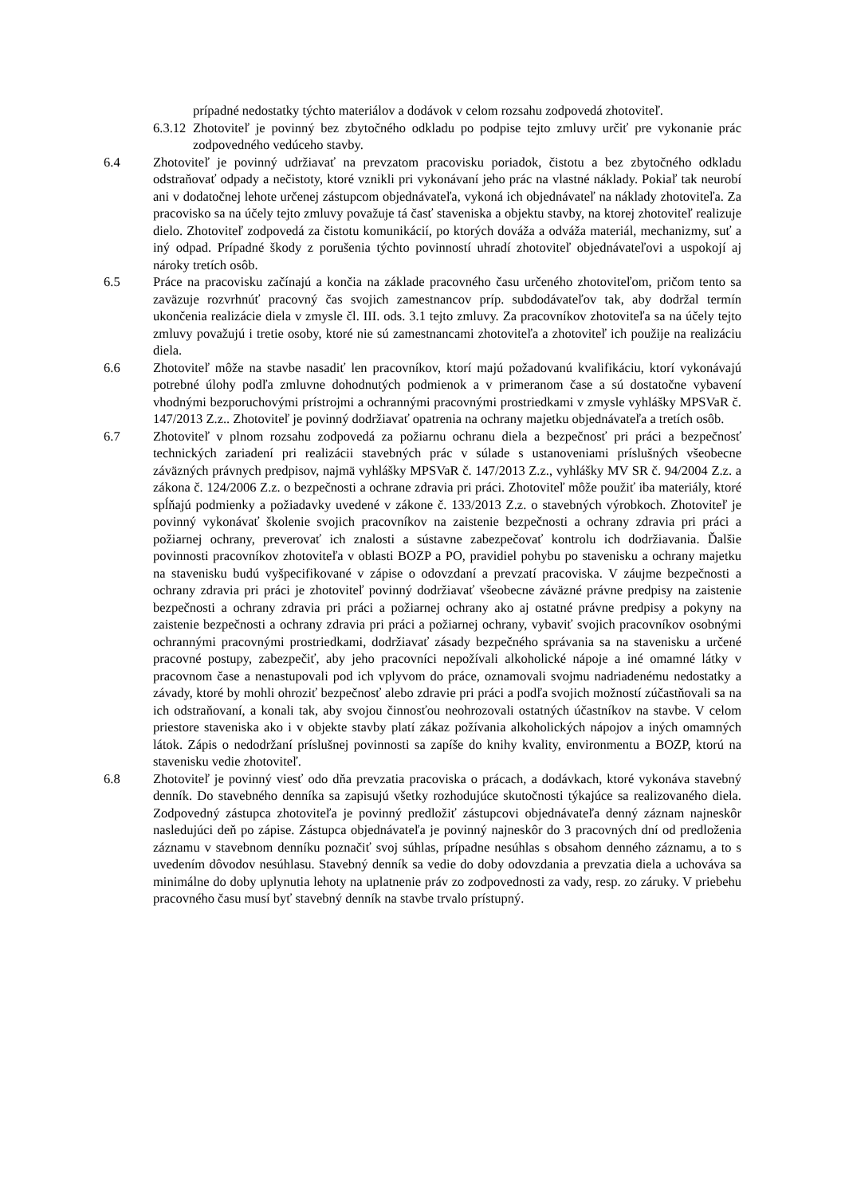prípadné nedostatky týchto materiálov a dodávok v celom rozsahu zodpovedá zhotoviteľ.
6.3.12
Zhotoviteľ je povinný bez zbytočného odkladu po podpise tejto zmluvy určiť pre vykonanie prác zodpovedného vedúceho stavby.
6.4 Zhotoviteľ je povinný udržiavať na prevzatom pracovisku poriadok, čistotu a bez zbytočného odkladu odstraňovať odpady a nečistoty, ktoré vznikli pri vykonávaní jeho prác na vlastné náklady. Pokiaľ tak neurobí ani v dodatočnej lehote určenej zástupcom objednávateľa, vykoná ich objednávateľ na náklady zhotoviteľa. Za pracovisko sa na účely tejto zmluvy považuje tá časť staveniska a objektu stavby, na ktorej zhotoviteľ realizuje dielo. Zhotoviteľ zodpovedá za čistotu komunikácií, po ktorých dováža a odváža materiál, mechanizmy, suť a iný odpad. Prípadné škody z porušenia týchto povinností uhradí zhotoviteľ objednávateľovi a uspokojí aj nároky tretích osôb.
6.5 Práce na pracovisku začínajú a končia na základe pracovného času určeného zhotoviteľom, pričom tento sa zaväzuje rozvrhnúť pracovný čas svojich zamestnancov príp. subdodávateľov tak, aby dodržal termín ukončenia realizácie diela v zmysle čl. III. ods. 3.1 tejto zmluvy. Za pracovníkov zhotoviteľa sa na účely tejto zmluvy považujú i tretie osoby, ktoré nie sú zamestnancami zhotoviteľa a zhotoviteľ ich použije na realizáciu diela.
6.6 Zhotoviteľ môže na stavbe nasadiť len pracovníkov, ktorí majú požadovanú kvalifikáciu, ktorí vykonávajú potrebné úlohy podľa zmluvne dohodnutých podmienok a v primeranom čase a sú dostatočne vybavení vhodnými bezporuchovými prístrojmi a ochrannými pracovnými prostriedkami v zmysle vyhlášky MPSVaR č. 147/2013 Z.z.. Zhotoviteľ je povinný dodržiavať opatrenia na ochrany majetku objednávateľa a tretích osôb.
6.7 Zhotoviteľ v plnom rozsahu zodpovedá za požiarnu ochranu diela a bezpečnosť pri práci a bezpečnosť technických zariadení pri realizácii stavebných prác v súlade s ustanoveniami príslušných všeobecne záväzných právnych predpisov, najmä vyhlášky MPSVaR č. 147/2013 Z.z., vyhlášky MV SR č. 94/2004 Z.z. a zákona č. 124/2006 Z.z. o bezpečnosti a ochrane zdravia pri práci. Zhotoviteľ môže použiť iba materiály, ktoré spĺňajú podmienky a požiadavky uvedené v zákone č. 133/2013 Z.z. o stavebných výrobkoch. Zhotoviteľ je povinný vykonávať školenie svojich pracovníkov na zaistenie bezpečnosti a ochrany zdravia pri práci a požiarnej ochrany, preverovať ich znalosti a sústavne zabezpečovať kontrolu ich dodržiavania. Ďalšie povinnosti pracovníkov zhotoviteľa v oblasti BOZP a PO, pravidiel pohybu po stavenisku a ochrany majetku na stavenisku budú vyšpecifikované v zápise o odovzdaní a prevzatí pracoviska. V záujme bezpečnosti a ochrany zdravia pri práci je zhotoviteľ povinný dodržiavať všeobecne záväzné právne predpisy na zaistenie bezpečnosti a ochrany zdravia pri práci a požiarnej ochrany ako aj ostatné právne predpisy a pokyny na zaistenie bezpečnosti a ochrany zdravia pri práci a požiarnej ochrany, vybaviť svojich pracovníkov osobnými ochrannými pracovnými prostriedkami, dodržiavať zásady bezpečného správania sa na stavenisku a určené pracovné postupy, zabezpečiť, aby jeho pracovníci nepožívali alkoholické nápoje a iné omamné látky v pracovnom čase a nenastupovali pod ich vplyvom do práce, oznamovali svojmu nadriadenému nedostatky a závady, ktoré by mohli ohroziť bezpečnosť alebo zdravie pri práci a podľa svojich možností zúčastňovali sa na ich odstraňovaní, a konali tak, aby svojou činnosťou neohrozovali ostatných účastníkov na stavbe. V celom priestore staveniska ako i v objekte stavby platí zákaz požívania alkoholických nápojov a iných omamných látok. Zápis o nedodržaní príslušnej povinnosti sa zapíše do knihy kvality, environmentu a BOZP, ktorú na stavenisku vedie zhotoviteľ.
6.8 Zhotoviteľ je povinný viesť odo dňa prevzatia pracoviska o prácach, a dodávkach, ktoré vykonáva stavebný denník. Do stavebného denníka sa zapisujú všetky rozhodujúce skutočnosti týkajúce sa realizovaného diela. Zodpovedný zástupca zhotoviteľa je povinný predložiť zástupcovi objednávateľa denný záznam najneskôr nasledujúci deň po zápise. Zástupca objednávateľa je povinný najneskôr do 3 pracovných dní od predloženia záznamu v stavebnom denníku poznačiť svoj súhlas, prípadne nesúhlas s obsahom denného záznamu, a to s uvedením dôvodov nesúhlasu. Stavebný denník sa vedie do doby odovzdania a prevzatia diela a uchováva sa minimálne do doby uplynutia lehoty na uplatnenie práv zo zodpovednosti za vady, resp. zo záruky. V priebehu pracovného času musí byť stavebný denník na stavbe trvalo prístupný.